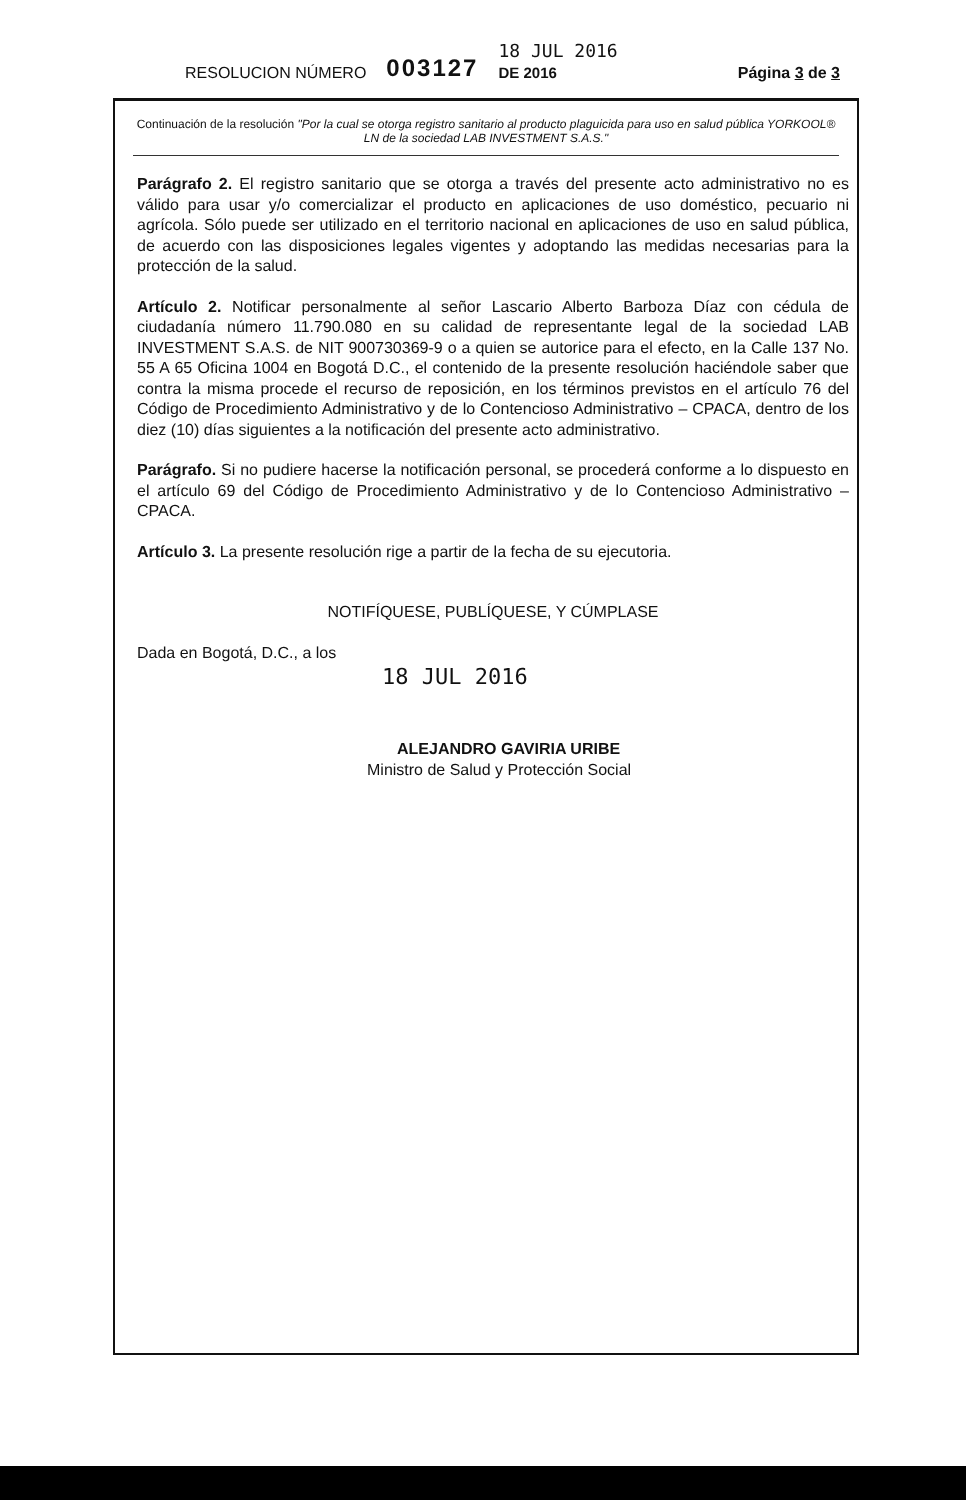RESOLUCION NÚMERO 003127 18 JUL 2016
DE 2016 Página 3 de 3
Continuación de la resolución "Por la cual se otorga registro sanitario al producto plaguicida para uso en salud pública YORKOOL® LN de la sociedad LAB INVESTMENT S.A.S."
Parágrafo 2. El registro sanitario que se otorga a través del presente acto administrativo no es válido para usar y/o comercializar el producto en aplicaciones de uso doméstico, pecuario ni agrícola. Sólo puede ser utilizado en el territorio nacional en aplicaciones de uso en salud pública, de acuerdo con las disposiciones legales vigentes y adoptando las medidas necesarias para la protección de la salud.
Artículo 2. Notificar personalmente al señor Lascario Alberto Barboza Díaz con cédula de ciudadanía número 11.790.080 en su calidad de representante legal de la sociedad LAB INVESTMENT S.A.S. de NIT 900730369-9 o a quien se autorice para el efecto, en la Calle 137 No. 55 A 65 Oficina 1004 en Bogotá D.C., el contenido de la presente resolución haciéndole saber que contra la misma procede el recurso de reposición, en los términos previstos en el artículo 76 del Código de Procedimiento Administrativo y de lo Contencioso Administrativo – CPACA, dentro de los diez (10) días siguientes a la notificación del presente acto administrativo.
Parágrafo. Si no pudiere hacerse la notificación personal, se procederá conforme a lo dispuesto en el artículo 69 del Código de Procedimiento Administrativo y de lo Contencioso Administrativo – CPACA.
Artículo 3. La presente resolución rige a partir de la fecha de su ejecutoria.
NOTIFÍQUESE, PUBLÍQUESE, Y CÚMPLASE
Dada en Bogotá, D.C., a los
18 JUL 2016
ALEJANDRO GAVIRIA URIBE
Ministro de Salud y Protección Social